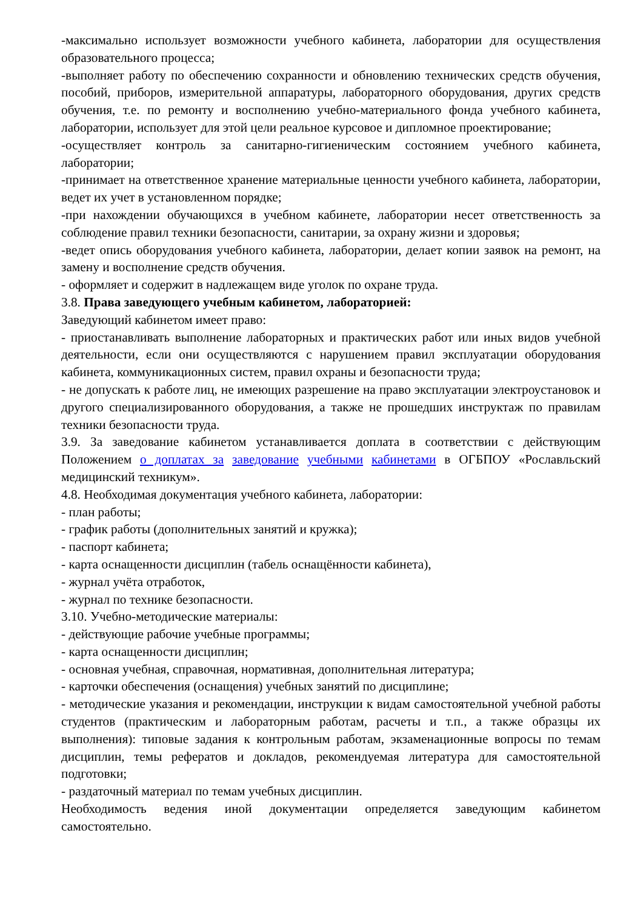-максимально использует возможности учебного кабинета, лаборатории для осуществления образовательного процесса;
-выполняет работу по обеспечению сохранности и обновлению технических средств обучения, пособий, приборов, измерительной аппаратуры, лабораторного оборудования, других средств обучения, т.е. по ремонту и восполнению учебно-материального фонда учебного кабинета, лаборатории, использует для этой цели реальное курсовое и дипломное проектирование;
-осуществляет контроль за санитарно-гигиеническим состоянием учебного кабинета, лаборатории;
-принимает на ответственное хранение материальные ценности учебного кабинета, лаборатории, ведет их учет в установленном порядке;
-при нахождении обучающихся в учебном кабинете, лаборатории несет ответственность за соблюдение правил техники безопасности, санитарии, за охрану жизни и здоровья;
-ведет опись оборудования учебного кабинета, лаборатории, делает копии заявок на ремонт, на замену и восполнение средств обучения.
- оформляет и содержит в надлежащем виде уголок по охране труда.
3.8. Права заведующего учебным кабинетом, лабораторией:
Заведующий кабинетом имеет право:
- приостанавливать выполнение лабораторных и практических работ или иных видов учебной деятельности, если они осуществляются с нарушением правил эксплуатации оборудования кабинета, коммуникационных систем, правил охраны и безопасности труда;
- не допускать к работе лиц, не имеющих разрешение на право эксплуатации электроустановок и другого специализированного оборудования, а также не прошедших инструктаж по правилам техники безопасности труда.
3.9. За заведование кабинетом устанавливается доплата в соответствии с действующим Положением о доплатах за заведование учебными кабинетами в ОГБПОУ «Рославльский медицинский техникум».
4.8. Необходимая документация учебного кабинета, лаборатории:
- план работы;
- график работы (дополнительных занятий и кружка);
- паспорт кабинета;
- карта оснащенности дисциплин (табель оснащённости кабинета),
- журнал учёта отработок,
- журнал по технике безопасности.
3.10. Учебно-методические материалы:
- действующие рабочие учебные программы;
- карта оснащенности дисциплин;
- основная учебная, справочная, нормативная, дополнительная литература;
- карточки обеспечения (оснащения) учебных занятий по дисциплине;
- методические указания и рекомендации, инструкции к видам самостоятельной учебной работы студентов (практическим и лабораторным работам, расчеты и т.п., а также образцы их выполнения): типовые задания к контрольным работам, экзаменационные вопросы по темам дисциплин, темы рефератов и докладов, рекомендуемая литература для самостоятельной подготовки;
- раздаточный материал по темам учебных дисциплин.
Необходимость ведения иной документации определяется заведующим кабинетом самостоятельно.